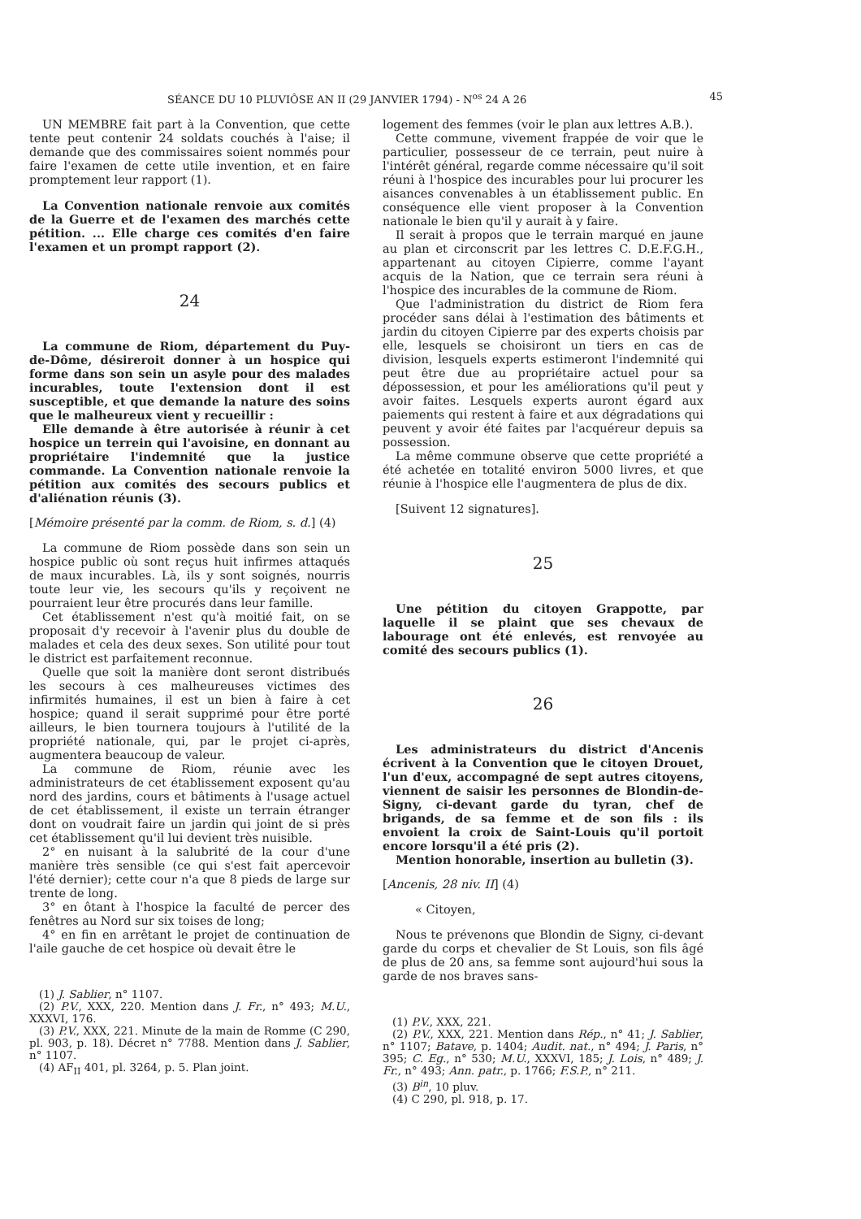SÉANCE DU 10 PLUVIÔSE AN II (29 JANVIER 1794) - N<sup>os</sup> 24 A 26 45
UN MEMBRE fait part à la Convention, que cette tente peut contenir 24 soldats couchés à l'aise; il demande que des commissaires soient nommés pour faire l'examen de cette utile invention, et en faire promptement leur rapport (1).
La Convention nationale renvoie aux comités de la Guerre et de l'examen des marchés cette pétition. ... Elle charge ces comités d'en faire l'examen et un prompt rapport (2).
24
La commune de Riom, département du Puy-de-Dôme, désireroit donner à un hospice qui forme dans son sein un asyle pour des malades incurables, toute l'extension dont il est susceptible, et que demande la nature des soins que le malheureux vient y recueillir :
Elle demande à être autorisée à réunir à cet hospice un terrein qui l'avoisine, en donnant au propriétaire l'indemnité que la justice commande. La Convention nationale renvoie la pétition aux comités des secours publics et d'aliénation réunis (3).
[Mémoire présenté par la comm. de Riom, s. d.] (4)
La commune de Riom possède dans son sein un hospice public où sont reçus huit infirmes attaqués de maux incurables. Là, ils y sont soignés, nourris toute leur vie, les secours qu'ils y reçoivent ne pourraient leur être procurés dans leur famille.
Cet établissement n'est qu'à moitié fait, on se proposait d'y recevoir à l'avenir plus du double de malades et cela des deux sexes. Son utilité pour tout le district est parfaitement reconnue.
Quelle que soit la manière dont seront distribués les secours à ces malheureuses victimes des infirmités humaines, il est un bien à faire à cet hospice; quand il serait supprimé pour être porté ailleurs, le bien tournera toujours à l'utilité de la propriété nationale, qui, par le projet ci-après, augmentera beaucoup de valeur.
La commune de Riom, réunie avec les administrateurs de cet établissement exposent qu'au nord des jardins, cours et bâtiments à l'usage actuel de cet établissement, il existe un terrain étranger dont on voudrait faire un jardin qui joint de si près cet établissement qu'il lui devient très nuisible.
2° en nuisant à la salubrité de la cour d'une manière très sensible (ce qui s'est fait apercevoir l'été dernier); cette cour n'a que 8 pieds de large sur trente de long.
3° en ôtant à l'hospice la faculté de percer des fenêtres au Nord sur six toises de long;
4° en fin en arrêtant le projet de continuation de l'aile gauche de cet hospice où devait être le
(1) J. Sablier, n° 1107.
(2) P.V., XXX, 220. Mention dans J. Fr., n° 493; M.U., XXXVI, 176.
(3) P.V., XXX, 221. Minute de la main de Romme (C 290, pl. 903, p. 18). Décret n° 7788. Mention dans J. Sablier, n° 1107.
(4) AF<sub>II</sub> 401, pl. 3264, p. 5. Plan joint.
logement des femmes (voir le plan aux lettres A.B.).
Cette commune, vivement frappée de voir que le particulier, possesseur de ce terrain, peut nuire à l'intérêt général, regarde comme nécessaire qu'il soit réuni à l'hospice des incurables pour lui procurer les aisances convenables à un établissement public. En conséquence elle vient proposer à la Convention nationale le bien qu'il y aurait à y faire.
Il serait à propos que le terrain marqué en jaune au plan et circonscrit par les lettres C. D.E.F.G.H., appartenant au citoyen Cipierre, comme l'ayant acquis de la Nation, que ce terrain sera réuni à l'hospice des incurables de la commune de Riom.
Que l'administration du district de Riom fera procéder sans délai à l'estimation des bâtiments et jardin du citoyen Cipierre par des experts choisis par elle, lesquels se choisiront un tiers en cas de division, lesquels experts estimeront l'indemnité qui peut être due au propriétaire actuel pour sa dépossession, et pour les améliorations qu'il peut y avoir faites. Lesquels experts auront égard aux paiements qui restent à faire et aux dégradations qui peuvent y avoir été faites par l'acquéreur depuis sa possession.
La même commune observe que cette propriété a été achetée en totalité environ 5000 livres, et que réunie à l'hospice elle l'augmentera de plus de dix.
[Suivent 12 signatures].
25
Une pétition du citoyen Grappotte, par laquelle il se plaint que ses chevaux de labourage ont été enlevés, est renvoyée au comité des secours publics (1).
26
Les administrateurs du district d'Ancenis écrivent à la Convention que le citoyen Drouet, l'un d'eux, accompagné de sept autres citoyens, viennent de saisir les personnes de Blondin-de-Signy, ci-devant garde du tyran, chef de brigands, de sa femme et de son fils : ils envoient la croix de Saint-Louis qu'il portoit encore lorsqu'il a été pris (2).
Mention honorable, insertion au bulletin (3).
[Ancenis, 28 niv. II] (4)
« Citoyen,
Nous te prévenons que Blondin de Signy, ci-devant garde du corps et chevalier de St Louis, son fils âgé de plus de 20 ans, sa femme sont aujourd'hui sous la garde de nos braves sans-
(1) P.V., XXX, 221.
(2) P.V., XXX, 221. Mention dans Rép., n° 41; J. Sablier, n° 1107; Batave, p. 1404; Audit. nat., n° 494; J. Paris, n° 395; C. Eg., n° 530; M.U., XXXVI, 185; J. Lois, n° 489; J. Fr., n° 493; Ann. patr., p. 1766; F.S.P., n° 211.
(3) B<sup>in</sup>, 10 pluv.
(4) C 290, pl. 918, p. 17.